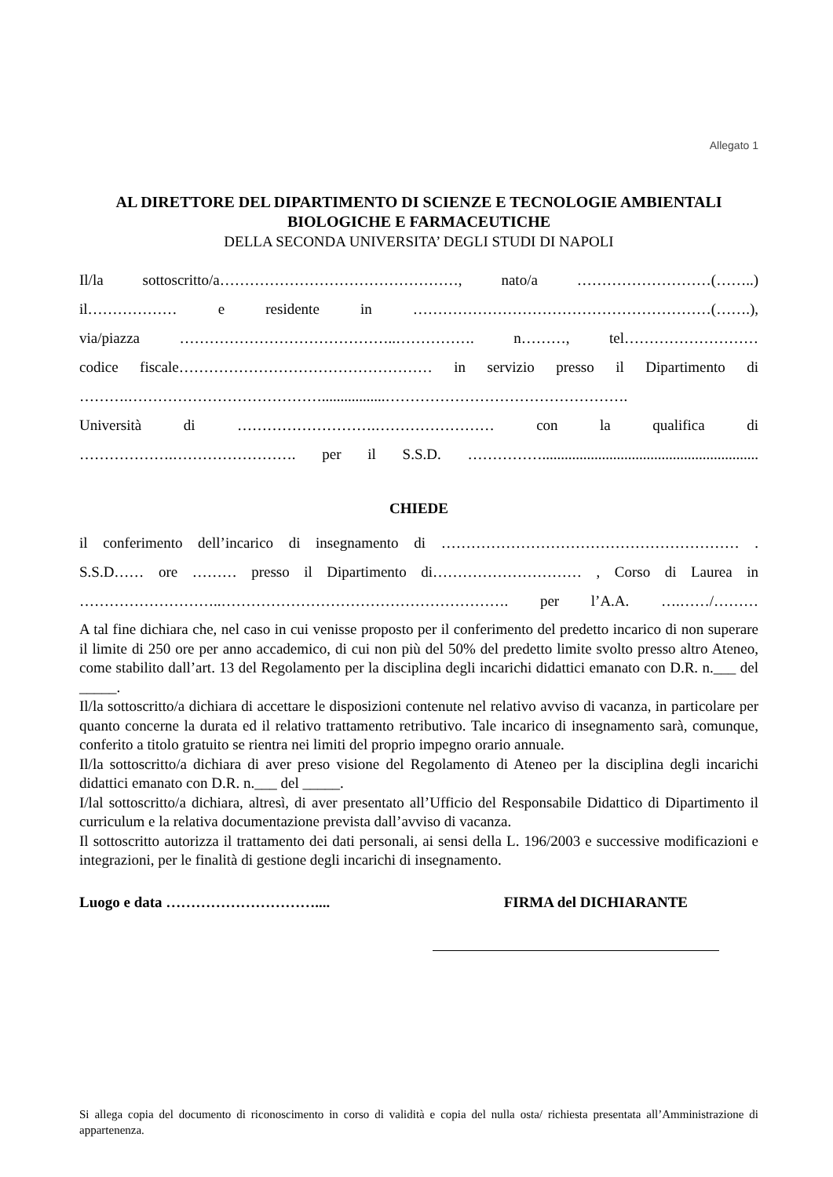Allegato 1
AL DIRETTORE DEL DIPARTIMENTO DI SCIENZE E TECNOLOGIE AMBIENTALI
BIOLOGICHE E FARMACEUTICHE
DELLA SECONDA UNIVERSITA’ DEGLI STUDI DI NAPOLI
Il/la sottoscritto/a…………………………………………, nato/a ………………………(……..)
il……………… e residente in ……………………………………………………(…….),
via/piazza ……………………………………..……………. n………, tel………………………
codice fiscale…………………………………………… in servizio presso il Dipartimento di
……….………………………………….................………………………………………….
Università di ……………………….…………………… con la qualifica di
……………….……………………. per il S.S.D. ……………..........................................................
CHIEDE
il conferimento dell’incarico di insegnamento di …………………………………………………… .
S.S.D…… ore ……… presso il Dipartimento di………………………… , Corso di Laurea in
………………………..…………………………………………………. per l’A.A. ….……/………
A tal fine dichiara che, nel caso in cui venisse proposto per il conferimento del predetto incarico di non superare il limite di 250 ore per anno accademico, di cui non più del 50% del predetto limite svolto presso altro Ateneo, come stabilito dall’art. 13 del Regolamento per la disciplina degli incarichi didattici emanato con D.R. n.___ del _____.
Il/la sottoscritto/a dichiara di accettare le disposizioni contenute nel relativo avviso di vacanza, in particolare per quanto concerne la durata ed il relativo trattamento retributivo. Tale incarico di insegnamento sarà, comunque, conferito a titolo gratuito se rientra nei limiti del proprio impegno orario annuale.
Il/la sottoscritto/a dichiara di aver preso visione del Regolamento di Ateneo per la disciplina degli incarichi didattici emanato con D.R. n.___ del _____.
I/lal sottoscritto/a dichiara, altresì, di aver presentato all’Ufficio del Responsabile Didattico di Dipartimento il curriculum e la relativa documentazione prevista dall’avviso di vacanza.
Il sottoscritto autorizza il trattamento dei dati personali, ai sensi della L. 196/2003 e successive modificazioni e integrazioni, per le finalità di gestione degli incarichi di insegnamento.
Luogo e data ………………………….... FIRMA del DICHIARANTE
Si allega copia del documento di riconoscimento in corso di validità e copia del nulla osta/ richiesta presentata all’Amministrazione di appartenenza.